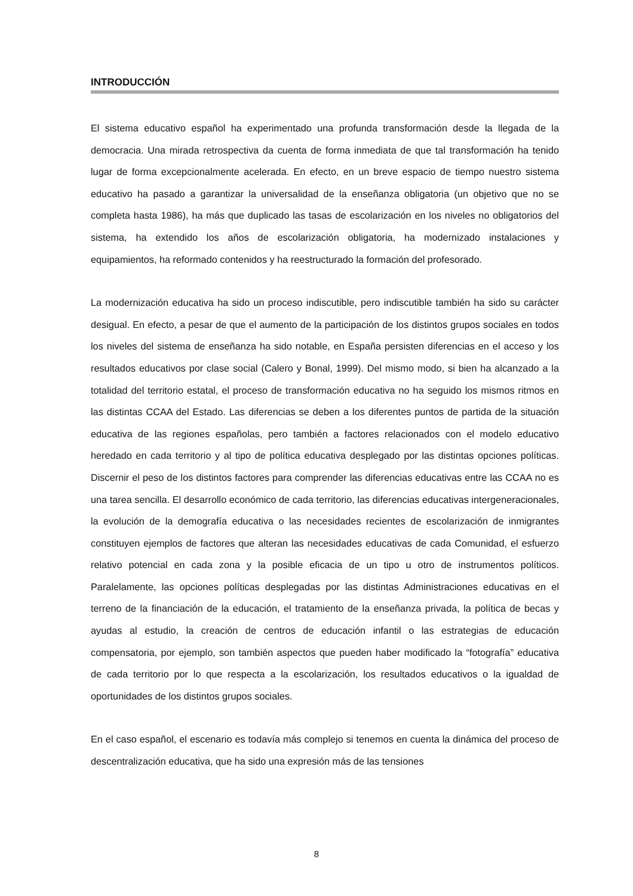INTRODUCCIÓN
El sistema educativo español ha experimentado una profunda transformación desde la llegada de la democracia. Una mirada retrospectiva da cuenta de forma inmediata de que tal transformación ha tenido lugar de forma excepcionalmente acelerada. En efecto, en un breve espacio de tiempo nuestro sistema educativo ha pasado a garantizar la universalidad de la enseñanza obligatoria (un objetivo que no se completa hasta 1986), ha más que duplicado las tasas de escolarización en los niveles no obligatorios del sistema, ha extendido los años de escolarización obligatoria, ha modernizado instalaciones y equipamientos, ha reformado contenidos y ha reestructurado la formación del profesorado.
La modernización educativa ha sido un proceso indiscutible, pero indiscutible también ha sido su carácter desigual. En efecto, a pesar de que el aumento de la participación de los distintos grupos sociales en todos los niveles del sistema de enseñanza ha sido notable, en España persisten diferencias en el acceso y los resultados educativos por clase social (Calero y Bonal, 1999). Del mismo modo, si bien ha alcanzado a la totalidad del territorio estatal, el proceso de transformación educativa no ha seguido los mismos ritmos en las distintas CCAA del Estado. Las diferencias se deben a los diferentes puntos de partida de la situación educativa de las regiones españolas, pero también a factores relacionados con el modelo educativo heredado en cada territorio y al tipo de política educativa desplegado por las distintas opciones políticas. Discernir el peso de los distintos factores para comprender las diferencias educativas entre las CCAA no es una tarea sencilla. El desarrollo económico de cada territorio, las diferencias educativas intergeneracionales, la evolución de la demografía educativa o las necesidades recientes de escolarización de inmigrantes constituyen ejemplos de factores que alteran las necesidades educativas de cada Comunidad, el esfuerzo relativo potencial en cada zona y la posible eficacia de un tipo u otro de instrumentos políticos. Paralelamente, las opciones políticas desplegadas por las distintas Administraciones educativas en el terreno de la financiación de la educación, el tratamiento de la enseñanza privada, la política de becas y ayudas al estudio, la creación de centros de educación infantil o las estrategias de educación compensatoria, por ejemplo, son también aspectos que pueden haber modificado la “fotografía” educativa de cada territorio por lo que respecta a la escolarización, los resultados educativos o la igualdad de oportunidades de los distintos grupos sociales.
En el caso español, el escenario es todavía más complejo si tenemos en cuenta la dinámica del proceso de descentralización educativa, que ha sido una expresión más de las tensiones
8